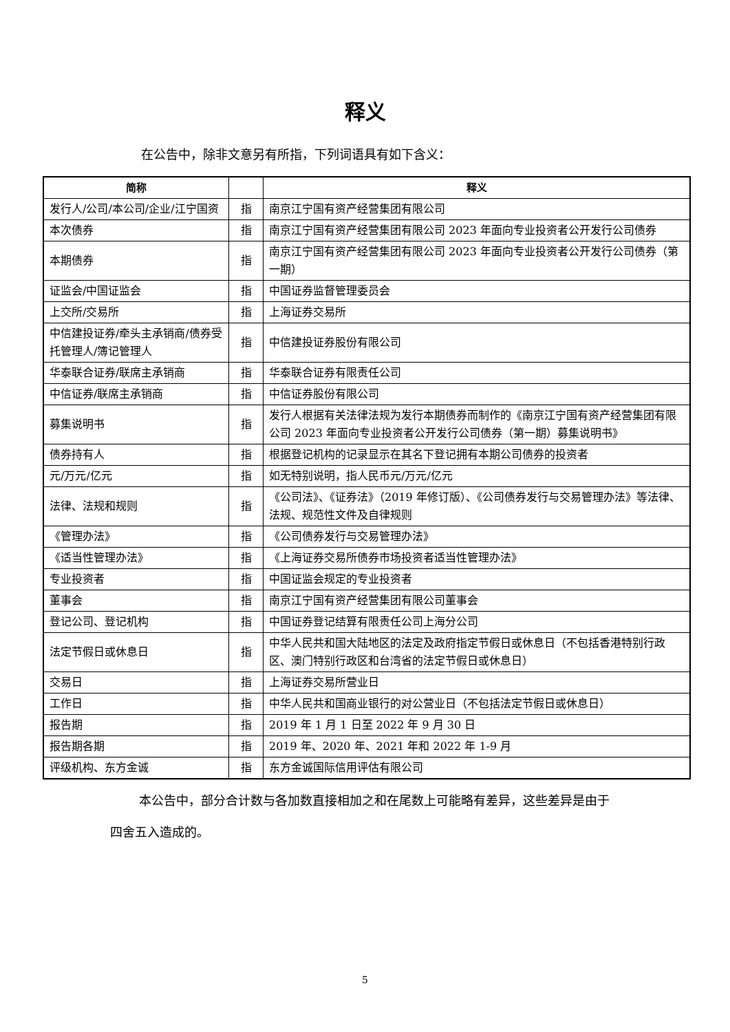释义
在公告中，除非文意另有所指，下列词语具有如下含义：
| 简称 | | 释义 |
| --- | --- | --- |
| 发行人/公司/本公司/企业/江宁国资 | 指 | 南京江宁国有资产经营集团有限公司 |
| 本次债券 | 指 | 南京江宁国有资产经营集团有限公司 2023 年面向专业投资者公开发行公司债券 |
| 本期债券 | 指 | 南京江宁国有资产经营集团有限公司 2023 年面向专业投资者公开发行公司债券（第一期） |
| 证监会/中国证监会 | 指 | 中国证券监督管理委员会 |
| 上交所/交易所 | 指 | 上海证券交易所 |
| 中信建投证券/牵头主承销商/债券受托管理人/簿记管理人 | 指 | 中信建投证券股份有限公司 |
| 华泰联合证券/联席主承销商 | 指 | 华泰联合证券有限责任公司 |
| 中信证券/联席主承销商 | 指 | 中信证券股份有限公司 |
| 募集说明书 | 指 | 发行人根据有关法律法规为发行本期债券而制作的《南京江宁国有资产经营集团有限公司 2023 年面向专业投资者公开发行公司债券（第一期）募集说明书》 |
| 债券持有人 | 指 | 根据登记机构的记录显示在其名下登记拥有本期公司债券的投资者 |
| 元/万元/亿元 | 指 | 如无特别说明，指人民币元/万元/亿元 |
| 法律、法规和规则 | 指 | 《公司法》、《证券法》（2019 年修订版）、《公司债券发行与交易管理办法》等法律、法规、规范性文件及自律规则 |
| 《管理办法》 | 指 | 《公司债券发行与交易管理办法》 |
| 《适当性管理办法》 | 指 | 《上海证券交易所债券市场投资者适当性管理办法》 |
| 专业投资者 | 指 | 中国证监会规定的专业投资者 |
| 董事会 | 指 | 南京江宁国有资产经营集团有限公司董事会 |
| 登记公司、登记机构 | 指 | 中国证券登记结算有限责任公司上海分公司 |
| 法定节假日或休息日 | 指 | 中华人民共和国大陆地区的法定及政府指定节假日或休息日（不包括香港特别行政区、澳门特别行政区和台湾省的法定节假日或休息日） |
| 交易日 | 指 | 上海证券交易所营业日 |
| 工作日 | 指 | 中华人民共和国商业银行的对公营业日（不包括法定节假日或休息日） |
| 报告期 | 指 | 2019 年 1 月 1 日至 2022 年 9 月 30 日 |
| 报告期各期 | 指 | 2019 年、2020 年、2021 年和 2022 年 1-9 月 |
| 评级机构、东方金诚 | 指 | 东方金诚国际信用评估有限公司 |
本公告中，部分合计数与各加数直接相加之和在尾数上可能略有差异，这些差异是由于四舍五入造成的。
5